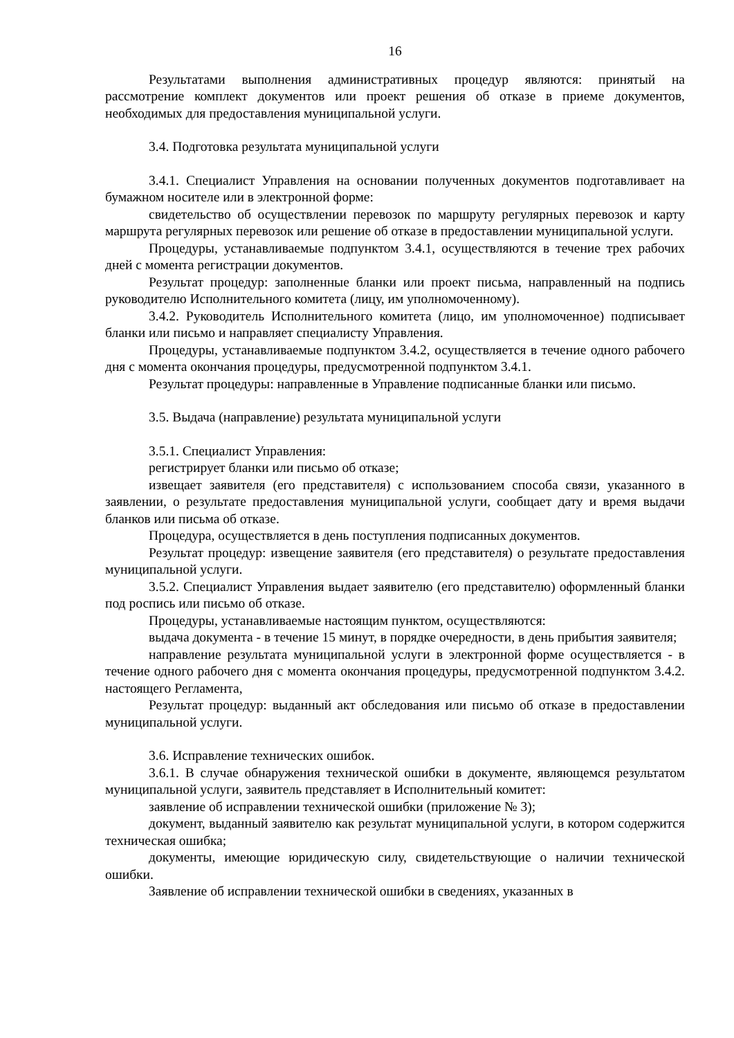16
Результатами выполнения административных процедур являются: принятый на рассмотрение комплект документов или проект решения об отказе в приеме документов, необходимых для предоставления муниципальной услуги.
3.4. Подготовка результата муниципальной услуги
3.4.1. Специалист Управления на основании полученных документов подготавливает на бумажном носителе или в электронной форме:
свидетельство об осуществлении перевозок по маршруту регулярных перевозок и карту маршрута регулярных перевозок или решение об отказе в предоставлении муниципальной услуги.
Процедуры, устанавливаемые подпунктом 3.4.1, осуществляются в течение трех рабочих дней с момента регистрации документов.
Результат процедур: заполненные бланки или проект письма, направленный на подпись руководителю Исполнительного комитета (лицу, им уполномоченному).
3.4.2. Руководитель Исполнительного комитета (лицо, им уполномоченное) подписывает бланки или письмо и направляет специалисту Управления.
Процедуры, устанавливаемые подпунктом 3.4.2, осуществляется в течение одного рабочего дня с момента окончания процедуры, предусмотренной подпунктом 3.4.1.
Результат процедуры: направленные в Управление подписанные бланки или письмо.
3.5. Выдача (направление) результата муниципальной услуги
3.5.1. Специалист Управления:
регистрирует бланки или письмо об отказе;
извещает заявителя (его представителя) с использованием способа связи, указанного в заявлении, о результате предоставления муниципальной услуги, сообщает дату и время выдачи бланков или письма об отказе.
Процедура, осуществляется в день поступления подписанных документов.
Результат процедур: извещение заявителя (его представителя) о результате предоставления муниципальной услуги.
3.5.2. Специалист Управления выдает заявителю (его представителю) оформленный бланки под роспись или письмо об отказе.
Процедуры, устанавливаемые настоящим пунктом, осуществляются:
выдача документа - в течение 15 минут, в порядке очередности, в день прибытия заявителя;
направление результата муниципальной услуги в электронной форме осуществляется - в течение одного рабочего дня с момента окончания процедуры, предусмотренной подпунктом 3.4.2. настоящего Регламента,
Результат процедур: выданный акт обследования или письмо об отказе в предоставлении муниципальной услуги.
3.6. Исправление технических ошибок.
3.6.1. В случае обнаружения технической ошибки в документе, являющемся результатом муниципальной услуги, заявитель представляет в Исполнительный комитет:
заявление об исправлении технической ошибки (приложение № 3);
документ, выданный заявителю как результат муниципальной услуги, в котором содержится техническая ошибка;
документы, имеющие юридическую силу, свидетельствующие о наличии технической ошибки.
Заявление об исправлении технической ошибки в сведениях, указанных в